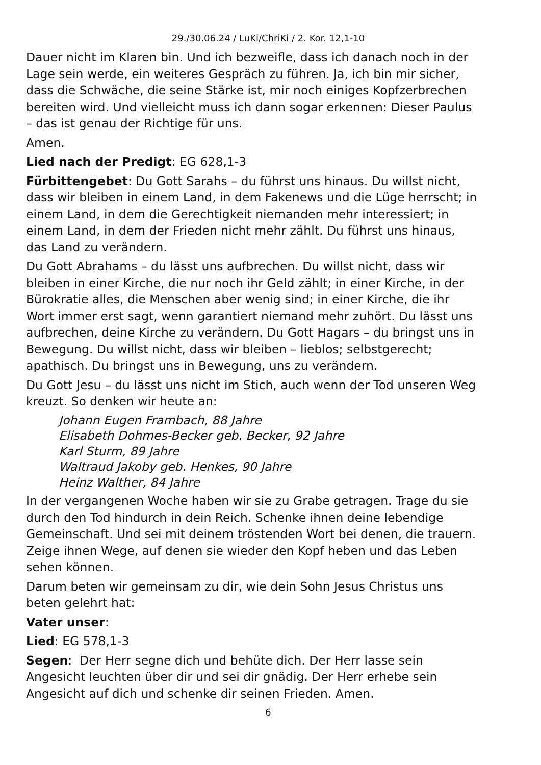29./30.06.24 / LuKi/ChriKi / 2. Kor. 12,1-10
Dauer nicht im Klaren bin. Und ich bezweifle, dass ich danach noch in der Lage sein werde, ein weiteres Gespräch zu führen. Ja, ich bin mir sicher, dass die Schwäche, die seine Stärke ist, mir noch einiges Kopfzerbrechen bereiten wird. Und vielleicht muss ich dann sogar erkennen: Dieser Paulus – das ist genau der Richtige für uns.
Amen.
Lied nach der Predigt: EG 628,1-3
Fürbittengebet: Du Gott Sarahs – du führst uns hinaus. Du willst nicht, dass wir bleiben in einem Land, in dem Fakenews und die Lüge herrscht; in einem Land, in dem die Gerechtigkeit niemanden mehr interessiert; in einem Land, in dem der Frieden nicht mehr zählt. Du führst uns hinaus, das Land zu verändern.
Du Gott Abrahams – du lässt uns aufbrechen. Du willst nicht, dass wir bleiben in einer Kirche, die nur noch ihr Geld zählt; in einer Kirche, in der Bürokratie alles, die Menschen aber wenig sind; in einer Kirche, die ihr Wort immer erst sagt, wenn garantiert niemand mehr zuhört. Du lässt uns aufbrechen, deine Kirche zu verändern. Du Gott Hagars – du bringst uns in Bewegung. Du willst nicht, dass wir bleiben – lieblos; selbstgerecht; apathisch. Du bringst uns in Bewegung, uns zu verändern.
Du Gott Jesu – du lässt uns nicht im Stich, auch wenn der Tod unseren Weg kreuzt. So denken wir heute an:
Johann Eugen Frambach, 88 Jahre
Elisabeth Dohmes-Becker geb. Becker, 92 Jahre
Karl Sturm, 89 Jahre
Waltraud Jakoby geb. Henkes, 90 Jahre
Heinz Walther, 84 Jahre
In der vergangenen Woche haben wir sie zu Grabe getragen. Trage du sie durch den Tod hindurch in dein Reich. Schenke ihnen deine lebendige Gemeinschaft. Und sei mit deinem tröstenden Wort bei denen, die trauern. Zeige ihnen Wege, auf denen sie wieder den Kopf heben und das Leben sehen können.
Darum beten wir gemeinsam zu dir, wie dein Sohn Jesus Christus uns beten gelehrt hat:
Vater unser:
Lied: EG 578,1-3
Segen: Der Herr segne dich und behüte dich. Der Herr lasse sein Angesicht leuchten über dir und sei dir gnädig. Der Herr erhebe sein Angesicht auf dich und schenke dir seinen Frieden. Amen.
6